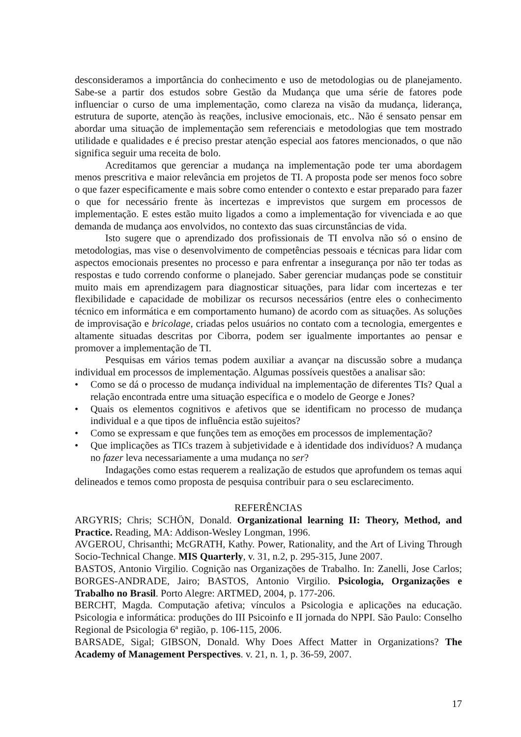desconsideramos a importância do conhecimento e uso de metodologias ou de planejamento. Sabe-se a partir dos estudos sobre Gestão da Mudança que uma série de fatores pode influenciar o curso de uma implementação, como clareza na visão da mudança, liderança, estrutura de suporte, atenção às reações, inclusive emocionais, etc.. Não é sensato pensar em abordar uma situação de implementação sem referenciais e metodologias que tem mostrado utilidade e qualidades e é preciso prestar atenção especial aos fatores mencionados, o que não significa seguir uma receita de bolo.
Acreditamos que gerenciar a mudança na implementação pode ter uma abordagem menos prescritiva e maior relevância em projetos de TI. A proposta pode ser menos foco sobre o que fazer especificamente e mais sobre como entender o contexto e estar preparado para fazer o que for necessário frente às incertezas e imprevistos que surgem em processos de implementação. E estes estão muito ligados a como a implementação for vivenciada e ao que demanda de mudança aos envolvidos, no contexto das suas circunstâncias de vida.
Isto sugere que o aprendizado dos profissionais de TI envolva não só o ensino de metodologias, mas vise o desenvolvimento de competências pessoais e técnicas para lidar com aspectos emocionais presentes no processo e para enfrentar a insegurança por não ter todas as respostas e tudo correndo conforme o planejado. Saber gerenciar mudanças pode se constituir muito mais em aprendizagem para diagnosticar situações, para lidar com incertezas e ter flexibilidade e capacidade de mobilizar os recursos necessários (entre eles o conhecimento técnico em informática e em comportamento humano) de acordo com as situações. As soluções de improvisação e bricolage, criadas pelos usuários no contato com a tecnologia, emergentes e altamente situadas descritas por Ciborra, podem ser igualmente importantes ao pensar e promover a implementação de TI.
Pesquisas em vários temas podem auxiliar a avançar na discussão sobre a mudança individual em processos de implementação. Algumas possíveis questões a analisar são:
• Como se dá o processo de mudança individual na implementação de diferentes TIs? Qual a relação encontrada entre uma situação específica e o modelo de George e Jones?
• Quais os elementos cognitivos e afetivos que se identificam no processo de mudança individual e a que tipos de influência estão sujeitos?
• Como se expressam e que funções tem as emoções em processos de implementação?
• Que implicações as TICs trazem à subjetividade e à identidade dos indivíduos? A mudança no fazer leva necessariamente a uma mudança no ser?
Indagações como estas requerem a realização de estudos que aprofundem os temas aqui delineados e temos como proposta de pesquisa contribuir para o seu esclarecimento.
REFERÊNCIAS
ARGYRIS; Chris; SCHÖN, Donald. Organizational learning II: Theory, Method, and Practice. Reading, MA: Addison-Wesley Longman, 1996.
AVGEROU, Chrisanthi; McGRATH, Kathy. Power, Rationality, and the Art of Living Through Socio-Technical Change. MIS Quarterly, v. 31, n.2, p. 295-315, June 2007.
BASTOS, Antonio Virgilio. Cognição nas Organizações de Trabalho. In: Zanelli, Jose Carlos; BORGES-ANDRADE, Jairo; BASTOS, Antonio Virgilio. Psicologia, Organizações e Trabalho no Brasil. Porto Alegre: ARTMED, 2004, p. 177-206.
BERCHT, Magda. Computação afetiva; vínculos a Psicologia e aplicações na educação. Psicologia e informática: produções do III Psicoinfo e II jornada do NPPI. São Paulo: Conselho Regional de Psicologia 6ª região, p. 106-115, 2006.
BARSADE, Sigal; GIBSON, Donald. Why Does Affect Matter in Organizations? The Academy of Management Perspectives. v. 21, n. 1, p. 36-59, 2007.
17